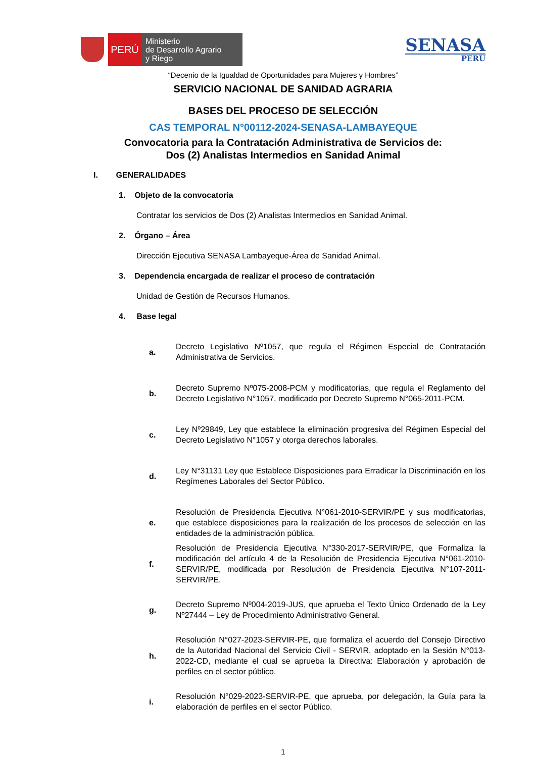PERÚ
Ministerio
de Desarrollo Agrario
y Riego
SENASA
PERU
“Decenio de la Igualdad de Oportunidades para Mujeres y Hombres”
SERVICIO NACIONAL DE SANIDAD AGRARIA
BASES DEL PROCESO DE SELECCIÓN
CAS TEMPORAL N°00112-2024-SENASA-LAMBAYEQUE
Convocatoria para la Contratación Administrativa de Servicios de:
Dos (2) Analistas Intermedios en Sanidad Animal
I. GENERALIDADES
1. Objeto de la convocatoria
Contratar los servicios de Dos (2) Analistas Intermedios en Sanidad Animal.
2. Órgano – Área
Dirección Ejecutiva SENASA Lambayeque-Área de Sanidad Animal.
3. Dependencia encargada de realizar el proceso de contratación
Unidad de Gestión de Recursos Humanos.
4. Base legal
a. Decreto Legislativo Nº1057, que regula el Régimen Especial de Contratación Administrativa de Servicios.
b. Decreto Supremo Nº075-2008-PCM y modificatorias, que regula el Reglamento del Decreto Legislativo N°1057, modificado por Decreto Supremo N°065-2011-PCM.
c. Ley Nº29849, Ley que establece la eliminación progresiva del Régimen Especial del Decreto Legislativo N°1057 y otorga derechos laborales.
d. Ley N°31131 Ley que Establece Disposiciones para Erradicar la Discriminación en los Regímenes Laborales del Sector Público.
e. Resolución de Presidencia Ejecutiva N°061-2010-SERVIR/PE y sus modificatorias, que establece disposiciones para la realización de los procesos de selección en las entidades de la administración pública.
f. Resolución de Presidencia Ejecutiva N°330-2017-SERVIR/PE, que Formaliza la modificación del artículo 4 de la Resolución de Presidencia Ejecutiva N°061-2010-SERVIR/PE, modificada por Resolución de Presidencia Ejecutiva N°107-2011-SERVIR/PE.
g. Decreto Supremo Nº004-2019-JUS, que aprueba el Texto Único Ordenado de la Ley Nº27444 – Ley de Procedimiento Administrativo General.
h. Resolución N°027-2023-SERVIR-PE, que formaliza el acuerdo del Consejo Directivo de la Autoridad Nacional del Servicio Civil - SERVIR, adoptado en la Sesión N°013-2022-CD, mediante el cual se aprueba la Directiva: Elaboración y aprobación de perfiles en el sector público.
i. Resolución N°029-2023-SERVIR-PE, que aprueba, por delegación, la Guía para la elaboración de perfiles en el sector Público.
1